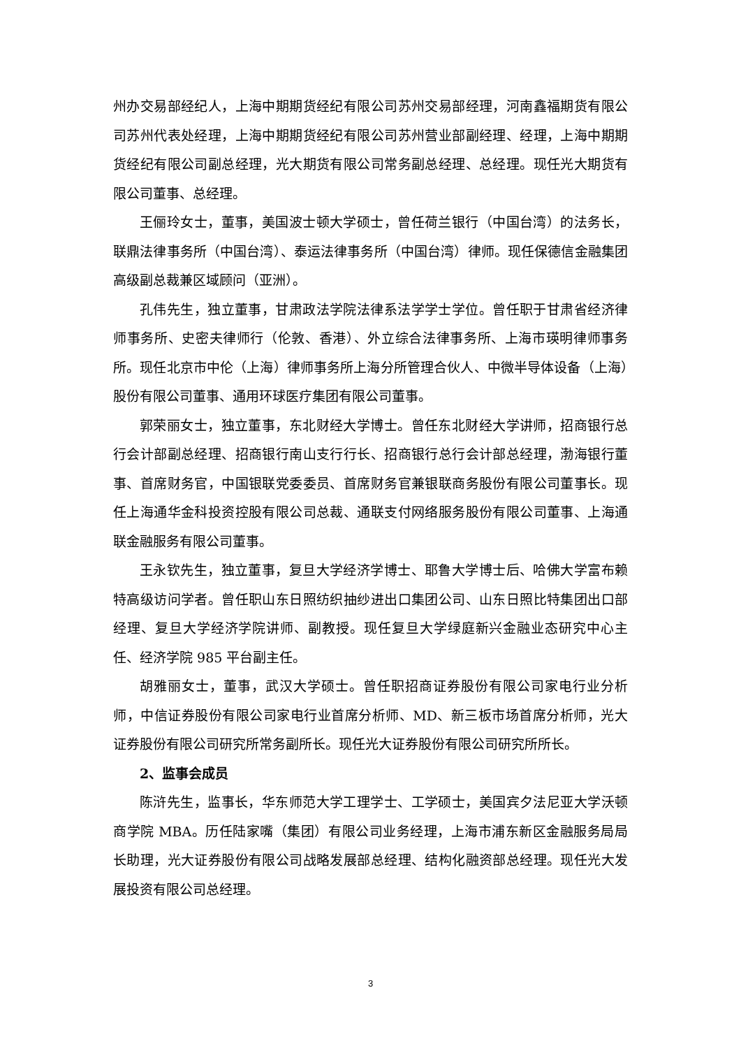州办交易部经纪人，上海中期期货经纪有限公司苏州交易部经理，河南鑫福期货有限公司苏州代表处经理，上海中期期货经纪有限公司苏州营业部副经理、经理，上海中期期货经纪有限公司副总经理，光大期货有限公司常务副总经理、总经理。现任光大期货有限公司董事、总经理。
王俪玲女士，董事，美国波士顿大学硕士，曾任荷兰银行（中国台湾）的法务长，联鼎法律事务所（中国台湾）、泰运法律事务所（中国台湾）律师。现任保德信金融集团高级副总裁兼区域顾问（亚洲）。
孔伟先生，独立董事，甘肃政法学院法律系法学学士学位。曾任职于甘肃省经济律师事务所、史密夫律师行（伦敦、香港）、外立综合法律事务所、上海市瑛明律师事务所。现任北京市中伦（上海）律师事务所上海分所管理合伙人、中微半导体设备（上海）股份有限公司董事、通用环球医疗集团有限公司董事。
郭荣丽女士，独立董事，东北财经大学博士。曾任东北财经大学讲师，招商银行总行会计部副总经理、招商银行南山支行行长、招商银行总行会计部总经理，渤海银行董事、首席财务官，中国银联党委委员、首席财务官兼银联商务股份有限公司董事长。现任上海通华金科投资控股有限公司总裁、通联支付网络服务股份有限公司董事、上海通联金融服务有限公司董事。
王永钦先生，独立董事，复旦大学经济学博士、耶鲁大学博士后、哈佛大学富布赖特高级访问学者。曾任职山东日照纺织抽纱进出口集团公司、山东日照比特集团出口部经理、复旦大学经济学院讲师、副教授。现任复旦大学绿庭新兴金融业态研究中心主任、经济学院 985 平台副主任。
胡雅丽女士，董事，武汉大学硕士。曾任职招商证券股份有限公司家电行业分析师，中信证券股份有限公司家电行业首席分析师、MD、新三板市场首席分析师，光大证券股份有限公司研究所常务副所长。现任光大证券股份有限公司研究所所长。
2、监事会成员
陈浒先生，监事长，华东师范大学工理学士、工学硕士，美国宾夕法尼亚大学沃顿商学院 MBA。历任陆家嘴（集团）有限公司业务经理，上海市浦东新区金融服务局局长助理，光大证券股份有限公司战略发展部总经理、结构化融资部总经理。现任光大发展投资有限公司总经理。
3